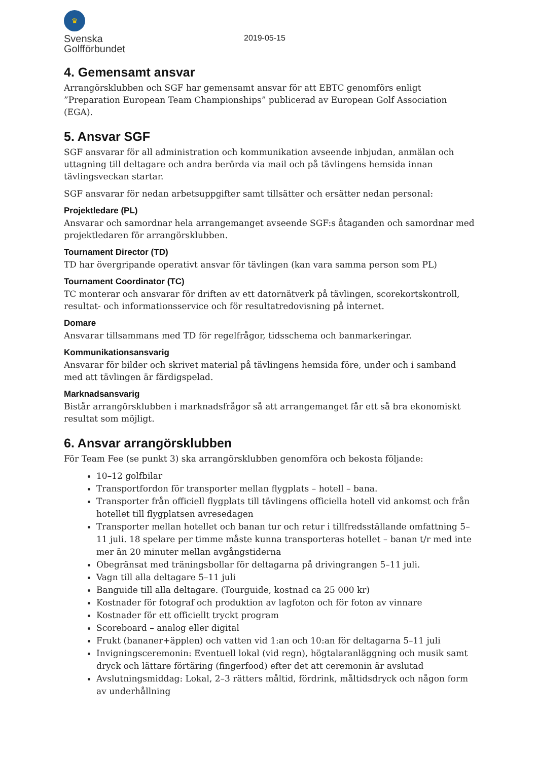♛
Svenska
Golfförbundet
2019-05-15
4. Gemensamt ansvar
Arrangörsklubben och SGF har gemensamt ansvar för att EBTC genomförs enligt ”Preparation European Team Championships” publicerad av European Golf Association (EGA).
5. Ansvar SGF
SGF ansvarar för all administration och kommunikation avseende inbjudan, anmälan och uttagning till deltagare och andra berörda via mail och på tävlingens hemsida innan tävlingsveckan startar.
SGF ansvarar för nedan arbetsuppgifter samt tillsätter och ersätter nedan personal:
Projektledare (PL)
Ansvarar och samordnar hela arrangemanget avseende SGF:s åtaganden och samordnar med projektledaren för arrangörsklubben.
Tournament Director (TD)
TD har övergripande operativt ansvar för tävlingen (kan vara samma person som PL)
Tournament Coordinator (TC)
TC monterar och ansvarar för driften av ett datornätverk på tävlingen, scorekortskontroll, resultat- och informationsservice och för resultatredovisning på internet.
Domare
Ansvarar tillsammans med TD för regelfrågor, tidsschema och banmarkeringar.
Kommunikationsansvarig
Ansvarar för bilder och skrivet material på tävlingens hemsida före, under och i samband med att tävlingen är färdigspelad.
Marknadsansvarig
Bistår arrangörsklubben i marknadsfrågor så att arrangemanget får ett så bra ekonomiskt resultat som möjligt.
6. Ansvar arrangörsklubben
För Team Fee (se punkt 3) ska arrangörsklubben genomföra och bekosta följande:
10–12 golfbilar
Transportfordon för transporter mellan flygplats – hotell – bana.
Transporter från officiell flygplats till tävlingens officiella hotell vid ankomst och från hotellet till flygplatsen avresedagen
Transporter mellan hotellet och banan tur och retur i tillfredsställande omfattning 5–11 juli. 18 spelare per timme måste kunna transporteras hotellet – banan t/r med inte mer än 20 minuter mellan avgångstiderna
Obegränsat med träningsbollar för deltagarna på drivingrangen 5–11 juli.
Vagn till alla deltagare 5–11 juli
Banguide till alla deltagare. (Tourguide, kostnad ca 25 000 kr)
Kostnader för fotograf och produktion av lagfoton och för foton av vinnare
Kostnader för ett officiellt tryckt program
Scoreboard – analog eller digital
Frukt (bananer+äpplen) och vatten vid 1:an och 10:an för deltagarna 5–11 juli
Invigningsceremonin: Eventuell lokal (vid regn), högtalaranläggning och musik samt dryck och lättare förtäring (fingerfood) efter det att ceremonin är avslutad
Avslutningsmiddag: Lokal, 2–3 rätters måltid, fördrink, måltidsdryck och någon form av underhållning